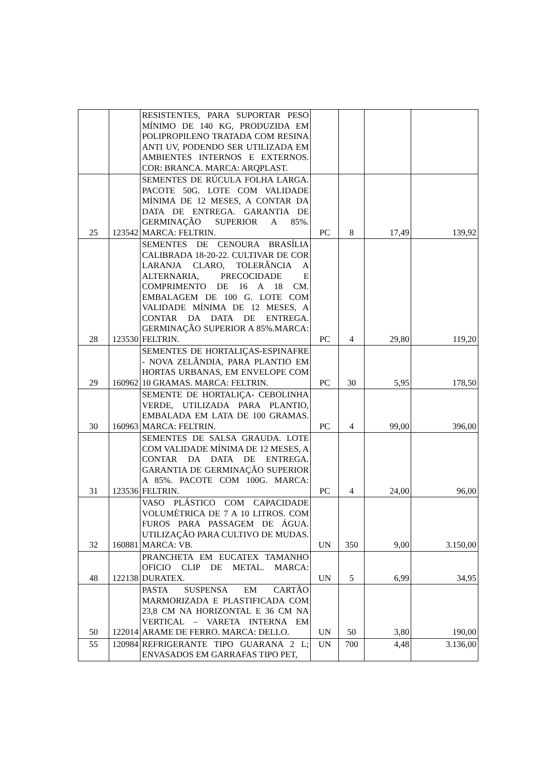| | | RESISTENTES, PARA SUPORTAR PESO MÍNIMO DE 140 KG, PRODUZIDA EM POLIPROPILENO TRATADA COM RESINA ANTI UV, PODENDO SER UTILIZADA EM AMBIENTES INTERNOS E EXTERNOS. COR: BRANCA. MARCA: ARQPLAST. | | | | |
| 25 | 123542 | SEMENTES DE RÚCULA FOLHA LARGA. PACOTE 50G. LOTE COM VALIDADE MÍNIMA DE 12 MESES, A CONTAR DA DATA DE ENTREGA. GARANTIA DE GERMINAÇÃO SUPERIOR A 85%. MARCA: FELTRIN. | PC | 8 | 17,49 | 139,92 |
| 28 | 123530 | SEMENTES DE CENOURA BRASÍLIA CALIBRADA 18-20-22. CULTIVAR DE COR LARANJA CLARO, TOLERÂNCIA A ALTERNARIA, PRECOCIDADE E COMPRIMENTO DE 16 A 18 CM. EMBALAGEM DE 100 G. LOTE COM VALIDADE MÍNIMA DE 12 MESES, A CONTAR DA DATA DE ENTREGA. GERMINAÇÃO SUPERIOR A 85%.MARCA: FELTRIN. | PC | 4 | 29,80 | 119,20 |
| 29 | 160962 | SEMENTES DE HORTALIÇAS-ESPINAFRE - NOVA ZELÂNDIA, PARA PLANTIO EM HORTAS URBANAS, EM ENVELOPE COM 10 GRAMAS. MARCA: FELTRIN. | PC | 30 | 5,95 | 178,50 |
| 30 | 160963 | SEMENTE DE HORTALIÇA- CEBOLINHA VERDE, UTILIZADA PARA PLANTIO, EMBALADA EM LATA DE 100 GRAMAS. MARCA: FELTRIN. | PC | 4 | 99,00 | 396,00 |
| 31 | 123536 | SEMENTES DE SALSA GRAUDA. LOTE COM VALIDADE MÍNIMA DE 12 MESES, A CONTAR DA DATA DE ENTREGA. GARANTIA DE GERMINAÇÃO SUPERIOR A 85%. PACOTE COM 100G. MARCA: FELTRIN. | PC | 4 | 24,00 | 96,00 |
| 32 | 160881 | VASO PLÁSTICO COM CAPACIDADE VOLUMÉTRICA DE 7 A 10 LITROS. COM FUROS PARA PASSAGEM DE ÁGUA. UTILIZAÇÃO PARA CULTIVO DE MUDAS. MARCA: VB. | UN | 350 | 9,00 | 3.150,00 |
| 48 | 122138 | PRANCHETA EM EUCATEX TAMANHO OFICIO CLIP DE METAL. MARCA: DURATEX. | UN | 5 | 6,99 | 34,95 |
| 50 | 122014 | PASTA SUSPENSA EM CARTÃO MARMORIZADA E PLASTIFICADA COM 23,8 CM NA HORIZONTAL E 36 CM NA VERTICAL – VARETA INTERNA EM ARAME DE FERRO. MARCA: DELLO. | UN | 50 | 3,80 | 190,00 |
| 55 | 120984 | REFRIGERANTE TIPO GUARANA 2 L; ENVASADOS EM GARRAFAS TIPO PET, | UN | 700 | 4,48 | 3.136,00 |